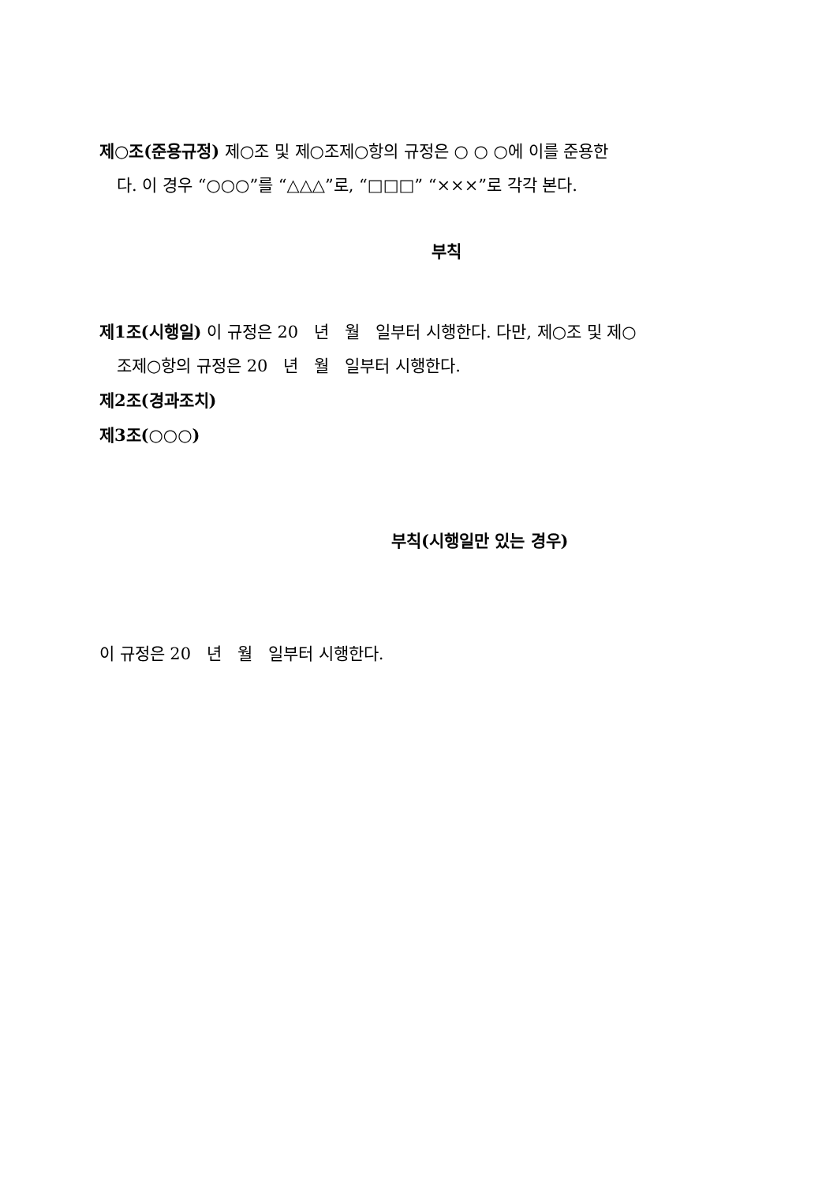제○조(준용규정) 제○조 및 제○조제○항의 규정은 ○ ○ ○에 이를 준용한
다. 이 경우 “○○○”를 “△△△”로, “□□□” “×××”로 각각 본다.
부칙
제1조(시행일) 이 규정은 20 년 월 일부터 시행한다. 다만, 제○조 및 제○
조제○항의 규정은 20 년 월 일부터 시행한다.
제2조(경과조치)
제3조(○○○)
부칙(시행일만 있는 경우)
이 규정은 20 년 월 일부터 시행한다.